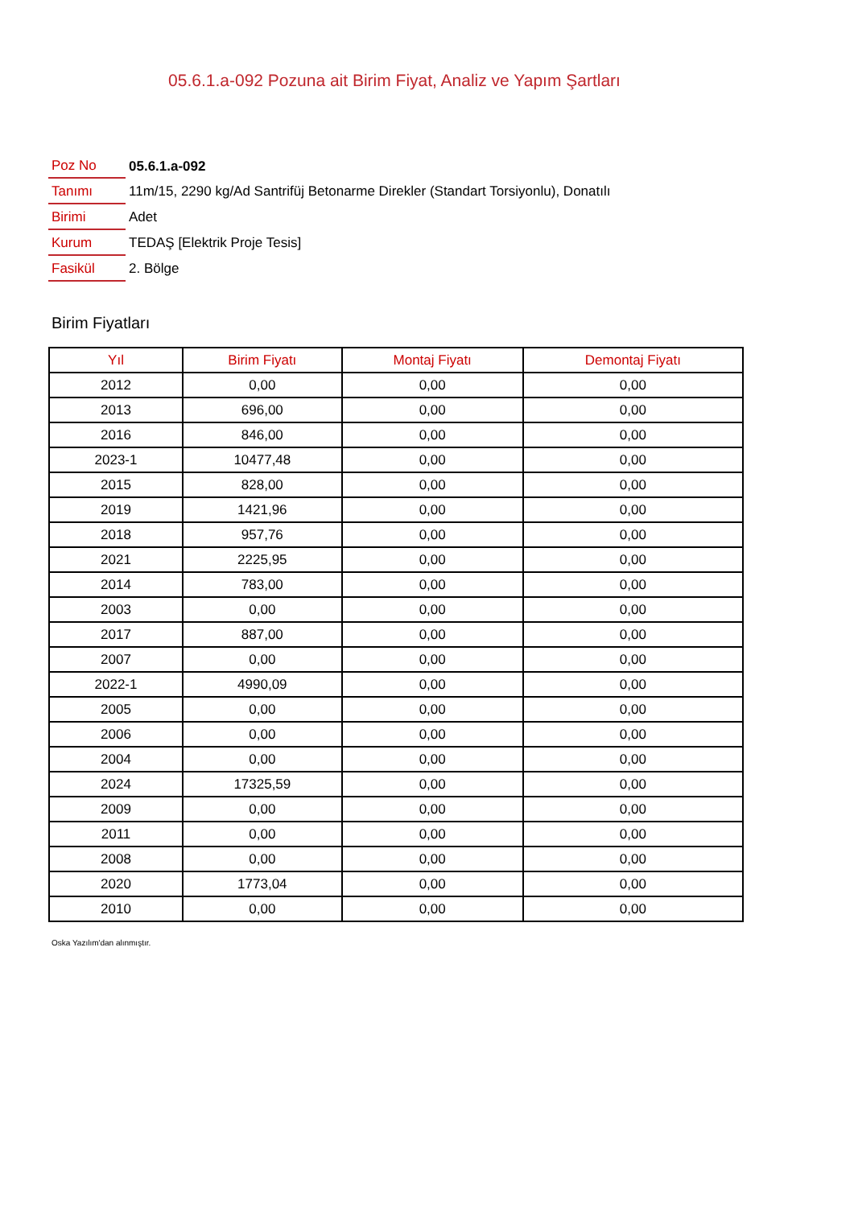05.6.1.a-092 Pozuna ait Birim Fiyat, Analiz ve Yapım Şartları
| Poz No | 05.6.1.a-092 |
| Tanımı | 11m/15, 2290 kg/Ad Santrifüj Betonarme Direkler (Standart Torsiyonlu), Donatılı |
| Birimi | Adet |
| Kurum | TEDAŞ [Elektrik Proje Tesis] |
| Fasikül | 2. Bölge |
Birim Fiyatları
| Yıl | Birim Fiyatı | Montaj Fiyatı | Demontaj Fiyatı |
| --- | --- | --- | --- |
| 2012 | 0,00 | 0,00 | 0,00 |
| 2013 | 696,00 | 0,00 | 0,00 |
| 2016 | 846,00 | 0,00 | 0,00 |
| 2023-1 | 10477,48 | 0,00 | 0,00 |
| 2015 | 828,00 | 0,00 | 0,00 |
| 2019 | 1421,96 | 0,00 | 0,00 |
| 2018 | 957,76 | 0,00 | 0,00 |
| 2021 | 2225,95 | 0,00 | 0,00 |
| 2014 | 783,00 | 0,00 | 0,00 |
| 2003 | 0,00 | 0,00 | 0,00 |
| 2017 | 887,00 | 0,00 | 0,00 |
| 2007 | 0,00 | 0,00 | 0,00 |
| 2022-1 | 4990,09 | 0,00 | 0,00 |
| 2005 | 0,00 | 0,00 | 0,00 |
| 2006 | 0,00 | 0,00 | 0,00 |
| 2004 | 0,00 | 0,00 | 0,00 |
| 2024 | 17325,59 | 0,00 | 0,00 |
| 2009 | 0,00 | 0,00 | 0,00 |
| 2011 | 0,00 | 0,00 | 0,00 |
| 2008 | 0,00 | 0,00 | 0,00 |
| 2020 | 1773,04 | 0,00 | 0,00 |
| 2010 | 0,00 | 0,00 | 0,00 |
Oska Yazılım'dan alınmıştır.